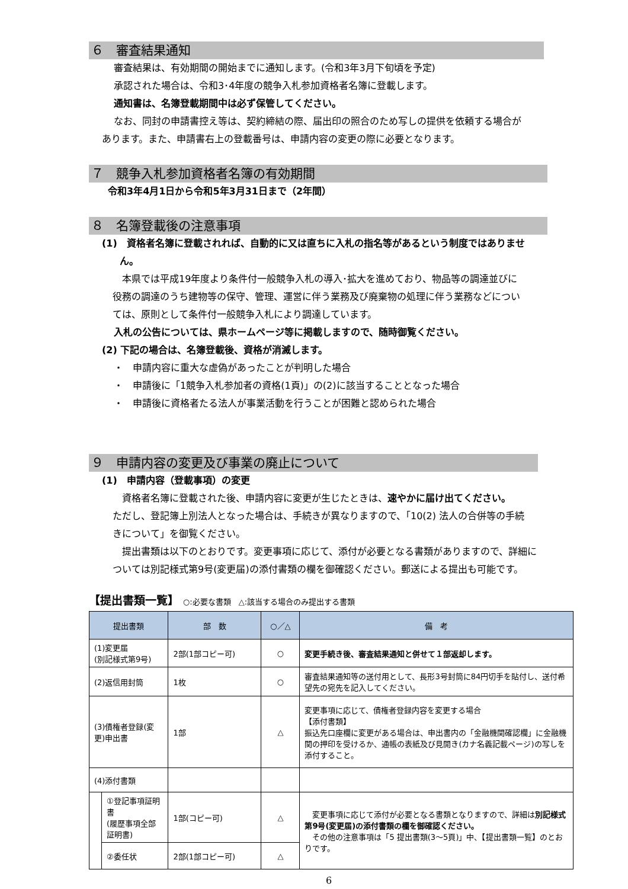６　審査結果通知
審査結果は、有効期間の開始までに通知します。(令和3年3月下旬頃を予定)
承認された場合は、令和3･4年度の競争入札参加資格者名簿に登載します。
通知書は、名簿登載期間中は必ず保管してください。
なお、同封の申請書控え等は、契約締結の際、届出印の照合のため写しの提供を依頼する場合が
あります。また、申請書右上の登載番号は、申請内容の変更の際に必要となります。
７　競争入札参加資格者名簿の有効期間
令和3年4月1日から令和5年3月31日まで（2年間）
８　名簿登載後の注意事項
(1)　資格者名簿に登載されれば、自動的に又は直ちに入札の指名等があるという制度ではありませ
ん。
本県では平成19年度より条件付一般競争入札の導入･拡大を進めており、物品等の調達並びに
役務の調達のうち建物等の保守、管理、運営に伴う業務及び廃棄物の処理に伴う業務などについ
ては、原則として条件付一般競争入札により調達しています。
入札の公告については、県ホームページ等に掲載しますので、随時御覧ください。
(2) 下記の場合は、名簿登載後、資格が消滅します。
・　申請内容に重大な虚偽があったことが判明した場合
・　申請後に「1競争入札参加者の資格(1頁)」の(2)に該当することとなった場合
・　申請後に資格者たる法人が事業活動を行うことが困難と認められた場合
９　申請内容の変更及び事業の廃止について
(1)　申請内容（登載事項）の変更
資格者名簿に登載された後、申請内容に変更が生じたときは、速やかに届け出てください。
ただし、登記簿上別法人となった場合は、手続きが異なりますので、「10(2) 法人の合併等の手続
きについて」を御覧ください。
提出書類は以下のとおりです。変更事項に応じて、添付が必要となる書類がありますので、詳細に
ついては別記様式第9号(変更届)の添付書類の欄を御確認ください。郵送による提出も可能です。
【提出書類一覧】　○:必要な書類　△:該当する場合のみ提出する書類
| 提出書類 | | 部 数 | ○／△ | 備 考 |
| --- | --- | --- | --- | --- |
| (1)変更届 (別記様式第9号) | | 2部(1部コピー可) | ○ | 変更手続き後、審査結果通知と併せて１部返却します。 |
| (2)返信用封筒 | | 1枚 | ○ | 審査結果通知等の送付用として、長形3号封筒に84円切手を貼付し、送付希望先の宛先を記入してください。 |
| (3)債権者登録(変更)申出書 | | 1部 | △ | 変更事項に応じて、債権者登録内容を変更する場合 【添付書類】 振込先口座欄に変更がある場合は、申出書内の「金融機関確認欄」に金融機関の押印を受けるか、通帳の表紙及び見開き(カナ名義記載ページ)の写しを添付すること。 |
| (4)添付書類 | | | | |
| | ①登記事項証明書 (履歴事項全部証明書) | 1部(コピー可) | △ | 変更事項に応じて添付が必要となる書類となりますので、詳細は 別記様式第9号(変更届)の添付書類の欄を御確認ください。 その他の注意事項は「5 提出書類(3～5頁)」中、【提出書類一覧】のとおりです。 |
| | ②委任状 | 2部(1部コピー可) | △ | |
6